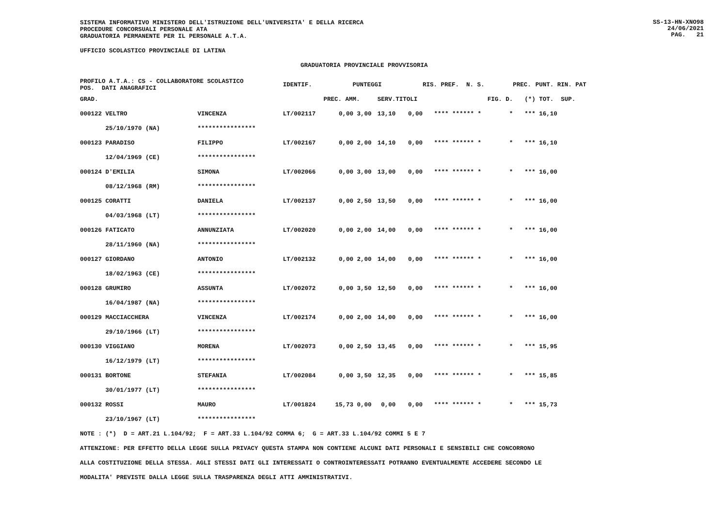SS-13-HN-XNO98
24/06/2021
PAG. 21
SISTEMA INFORMATIVO MINISTERO DELL'ISTRUZIONE DELL'UNIVERSITA' E DELLA RICERCA
PROCEDURE CONCORSUALI PERSONALE ATA
GRADUATORIA PERMANENTE PER IL PERSONALE A.T.A.
UFFICIO SCOLASTICO PROVINCIALE DI LATINA
GRADUATORIA PROVINCIALE PROVVISORIA
| PROFILO A.T.A.: CS - COLLABORATORE SCOLASTICO POS. DATI ANAGRAFICI | | | IDENTIF. | PUNTEGGI | | | | RIS. PREF. N. S. | | PREC. | PUNT. RIN. PAT |
| --- | --- | --- | --- | --- | --- | --- | --- | --- | --- | --- | --- |
| GRAD. | | | | PREC. AMM. | SERV. | | TITOLI | | FIG. D. | (*) | TOT. SUP. |
| 000122 VELTRO | | VINCENZA | LT/002117 | 0,00 3,00 | 13,10 | | 0,00 | **** ****** * | * | *** | 16,10 |
| 25/10/1970 (NA) | | **************** | | | | | | | | | |
| 000123 PARADISO | | FILIPPO | LT/002167 | 0,00 2,00 | 14,10 | | 0,00 | **** ****** * | * | *** | 16,10 |
| 12/04/1969 (CE) | | **************** | | | | | | | | | |
| 000124 D'EMILIA | | SIMONA | LT/002066 | 0,00 3,00 | 13,00 | | 0,00 | **** ****** * | * | *** | 16,00 |
| 08/12/1968 (RM) | | **************** | | | | | | | | | |
| 000125 CORATTI | | DANIELA | LT/002137 | 0,00 2,50 | 13,50 | | 0,00 | **** ****** * | * | *** | 16,00 |
| 04/03/1968 (LT) | | **************** | | | | | | | | | |
| 000126 FATICATO | | ANNUNZIATA | LT/002020 | 0,00 2,00 | 14,00 | | 0,00 | **** ****** * | * | *** | 16,00 |
| 28/11/1960 (NA) | | **************** | | | | | | | | | |
| 000127 GIORDANO | | ANTONIO | LT/002132 | 0,00 2,00 | 14,00 | | 0,00 | **** ****** * | * | *** | 16,00 |
| 18/02/1963 (CE) | | **************** | | | | | | | | | |
| 000128 GRUMIRO | | ASSUNTA | LT/002072 | 0,00 3,50 | 12,50 | | 0,00 | **** ****** * | * | *** | 16,00 |
| 16/04/1987 (NA) | | **************** | | | | | | | | | |
| 000129 MACCIACCHERA | | VINCENZA | LT/002174 | 0,00 2,00 | 14,00 | | 0,00 | **** ****** * | * | *** | 16,00 |
| 29/10/1966 (LT) | | **************** | | | | | | | | | |
| 000130 VIGGIANO | | MORENA | LT/002073 | 0,00 2,50 | 13,45 | | 0,00 | **** ****** * | * | *** | 15,95 |
| 16/12/1979 (LT) | | **************** | | | | | | | | | |
| 000131 BORTONE | | STEFANIA | LT/002084 | 0,00 3,50 | 12,35 | | 0,00 | **** ****** * | * | *** | 15,85 |
| 30/01/1977 (LT) | | **************** | | | | | | | | | |
| 000132 ROSSI | | MAURO | LT/001824 | 15,73 0,00 | 0,00 | | 0,00 | **** ****** * | * | *** | 15,73 |
| 23/10/1967 (LT) | | **************** | | | | | | | | | |
NOTE : (*) D = ART.21 L.104/92; F = ART.33 L.104/92 COMMA 6; G = ART.33 L.104/92 COMMI 5 E 7
ATTENZIONE: PER EFFETTO DELLA LEGGE SULLA PRIVACY QUESTA STAMPA NON CONTIENE ALCUNI DATI PERSONALI E SENSIBILI CHE CONCORRONO
ALLA COSTITUZIONE DELLA STESSA. AGLI STESSI DATI GLI INTERESSATI O CONTROINTERESSATI POTRANNO EVENTUALMENTE ACCEDERE SECONDO LE
MODALITA' PREVISTE DALLA LEGGE SULLA TRASPARENZA DEGLI ATTI AMMINISTRATIVI.